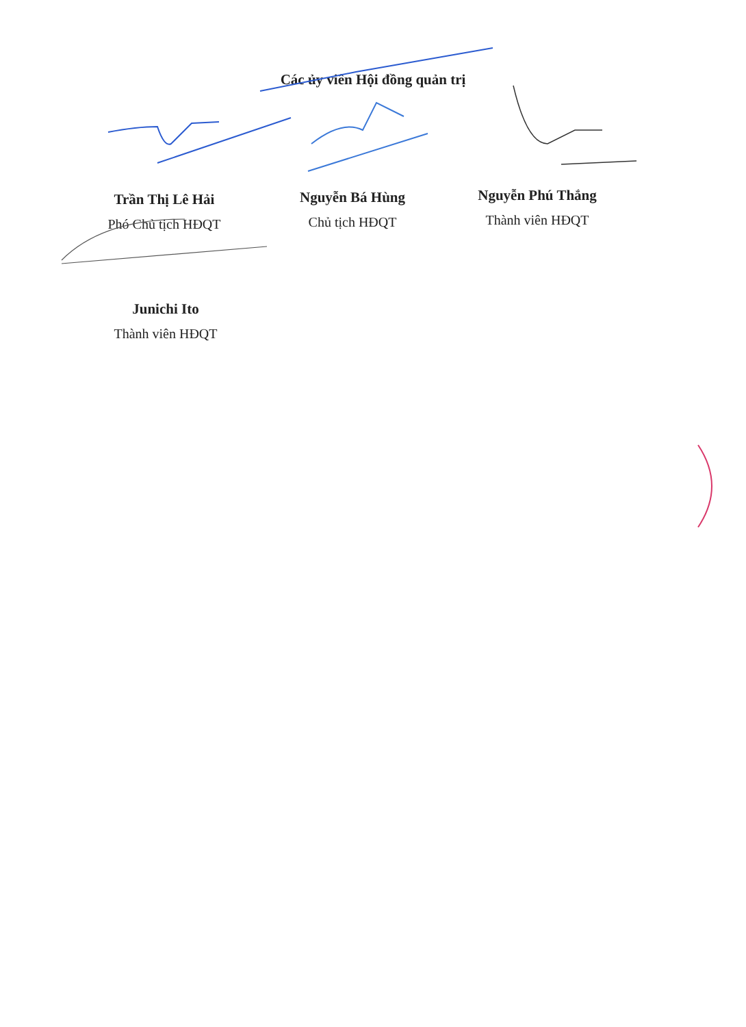Các ủy viên Hội đồng quản trị
Trần Thị Lê Hải
Phó Chủ tịch HĐQT
Nguyễn Bá Hùng
Chủ tịch HĐQT
Nguyễn Phú Thắng
Thành viên HĐQT
Junichi Ito
Thành viên HĐQT